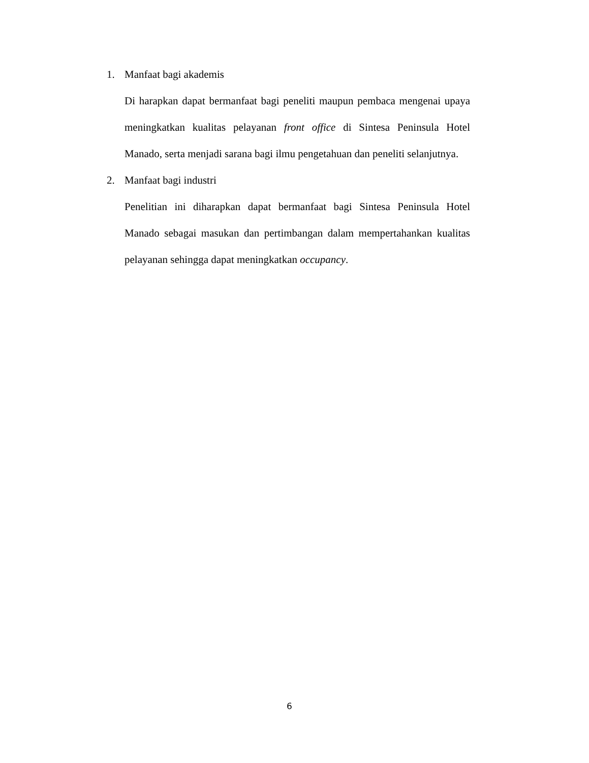1. Manfaat bagi akademis
Di harapkan dapat bermanfaat bagi peneliti maupun pembaca mengenai upaya meningkatkan kualitas pelayanan front office di Sintesa Peninsula Hotel Manado, serta menjadi sarana bagi ilmu pengetahuan dan peneliti selanjutnya.
2. Manfaat bagi industri
Penelitian ini diharapkan dapat bermanfaat bagi Sintesa Peninsula Hotel Manado sebagai masukan dan pertimbangan dalam mempertahankan kualitas pelayanan sehingga dapat meningkatkan occupancy.
6